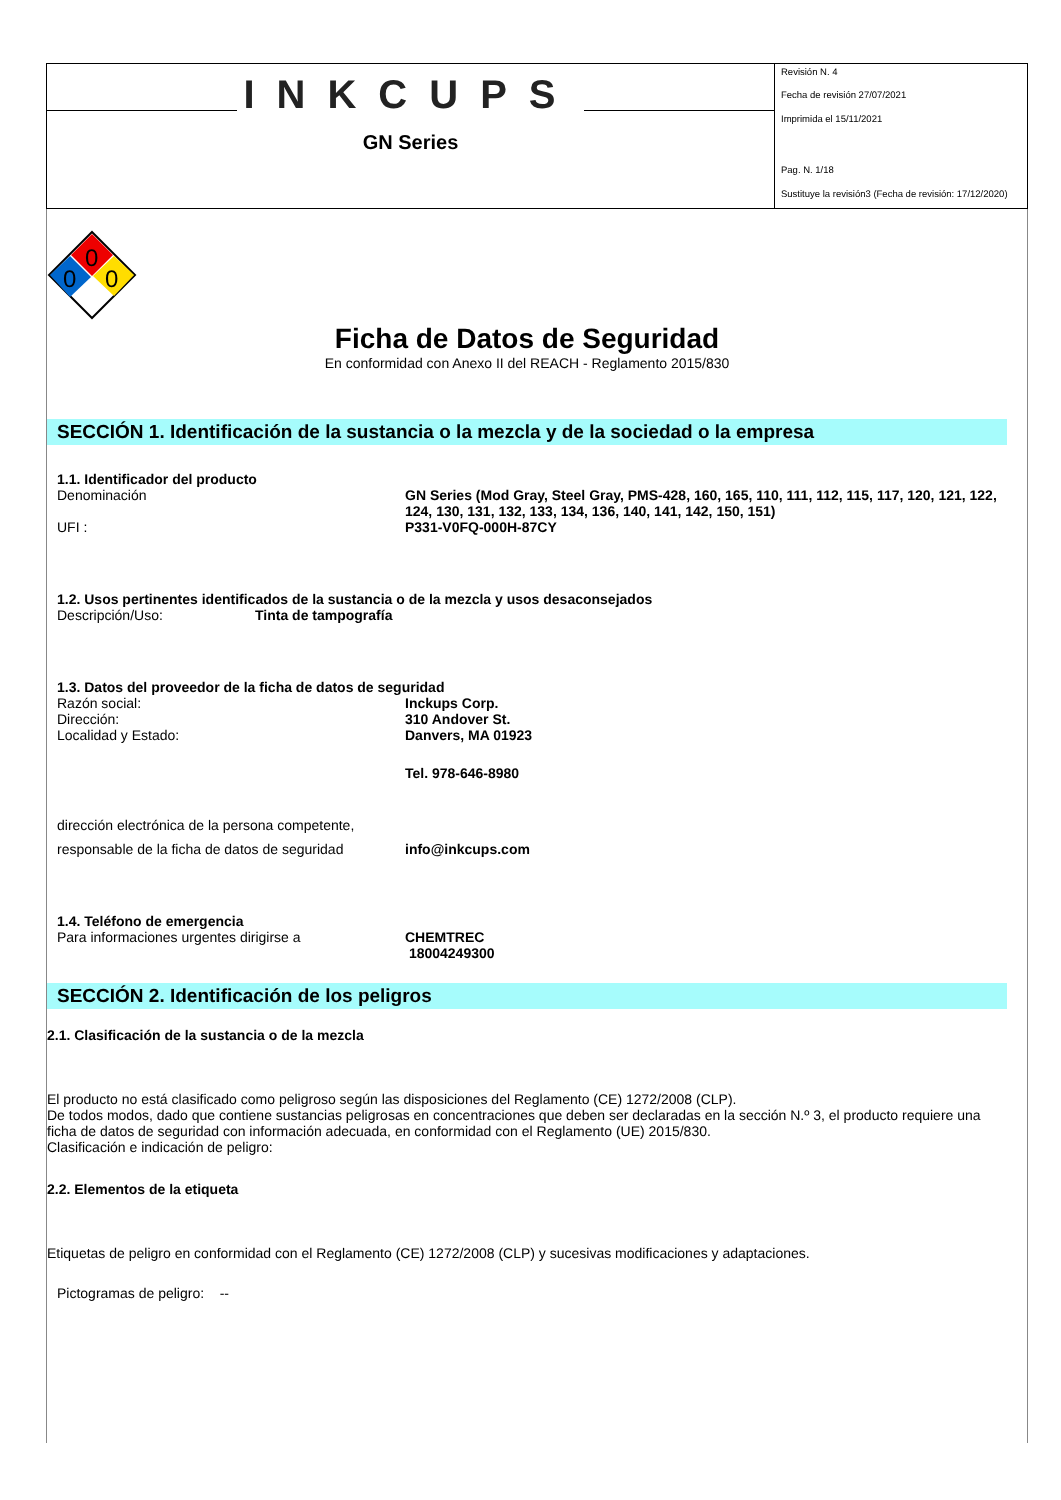INKCUPS
GN Series
Revisión N. 4
Fecha de revisión 27/07/2021
Imprimida el 15/11/2021
Pag. N. 1/18
Sustituye la revisión3 (Fecha de revisión: 17/12/2020)
0
0
0
Ficha de Datos de Seguridad
En conformidad con Anexo II del REACH - Reglamento 2015/830
SECCIÓN 1. Identificación de la sustancia o la mezcla y de la sociedad o la empresa
1.1. Identificador del producto
Denominación GN Series (Mod Gray, Steel Gray, PMS-428, 160, 165, 110, 111, 112, 115, 117, 120, 121, 122, 124, 130, 131, 132, 133, 134, 136, 140, 141, 142, 150, 151)
UFI : P331-V0FQ-000H-87CY
1.2. Usos pertinentes identificados de la sustancia o de la mezcla y usos desaconsejados
Descripción/Uso: Tinta de tampografía
1.3. Datos del proveedor de la ficha de datos de seguridad
Razón social: Inckups Corp.
Dirección: 310 Andover St.
Localidad y Estado: Danvers, MA 01923
Tel. 978-646-8980
dirección electrónica de la persona competente,
responsable de la ficha de datos de seguridad
info@inkcups.com
1.4. Teléfono de emergencia
Para informaciones urgentes dirigirse a CHEMTREC
18004249300
SECCIÓN 2. Identificación de los peligros
2.1. Clasificación de la sustancia o de la mezcla
El producto no está clasificado como peligroso según las disposiciones del Reglamento (CE) 1272/2008 (CLP).
De todos modos, dado que contiene sustancias peligrosas en concentraciones que deben ser declaradas en la sección N.º 3, el producto requiere una ficha de datos de seguridad con información adecuada, en conformidad con el Reglamento (UE) 2015/830.
Clasificación e indicación de peligro:
2.2. Elementos de la etiqueta
Etiquetas de peligro en conformidad con el Reglamento (CE) 1272/2008 (CLP) y sucesivas modificaciones y adaptaciones.
Pictogramas de peligro: --